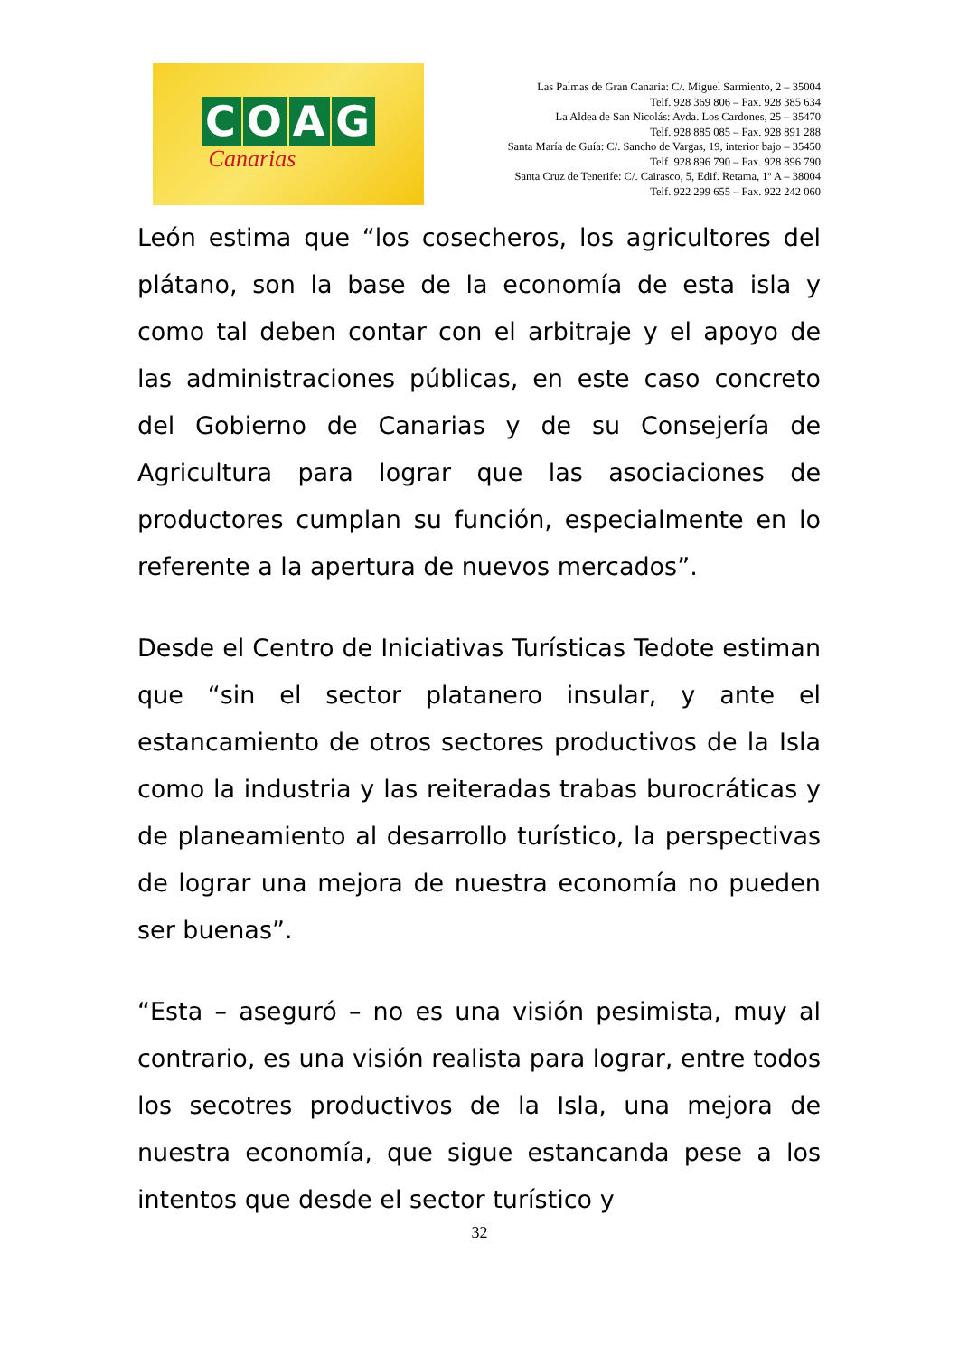COAG
Canarias
Las Palmas de Gran Canaria: C/. Miguel Sarmiento, 2 – 35004
Telf. 928 369 806 – Fax. 928 385 634
La Aldea de San Nicolás: Avda. Los Cardones, 25 – 35470
Telf. 928 885 085 – Fax. 928 891 288
Santa María de Guía: C/. Sancho de Vargas, 19, interior bajo – 35450
Telf. 928 896 790 – Fax. 928 896 790
Santa Cruz de Tenerife: C/. Cairasco, 5, Edif. Retama, 1º A – 38004
Telf. 922 299 655 – Fax. 922 242 060
León estima que “los cosecheros, los agricultores del plátano, son la base de la economía de esta isla y como tal deben contar con el arbitraje y el apoyo de las administraciones públicas, en este caso concreto del Gobierno de Canarias y de su Consejería de Agricultura para lograr que las asociaciones de productores cumplan su función, especialmente en lo referente a la apertura de nuevos mercados”.
Desde el Centro de Iniciativas Turísticas Tedote estiman que “sin el sector platanero insular, y ante el estancamiento de otros sectores productivos de la Isla como la industria y las reiteradas trabas burocráticas y de planeamiento al desarrollo turístico, la perspectivas de lograr una mejora de nuestra economía no pueden ser buenas”.
“Esta – aseguró – no es una visión pesimista, muy al contrario, es una visión realista para lograr, entre todos los secotres productivos de la Isla, una mejora de nuestra economía, que sigue estancanda pese a los intentos que desde el sector turístico y
32